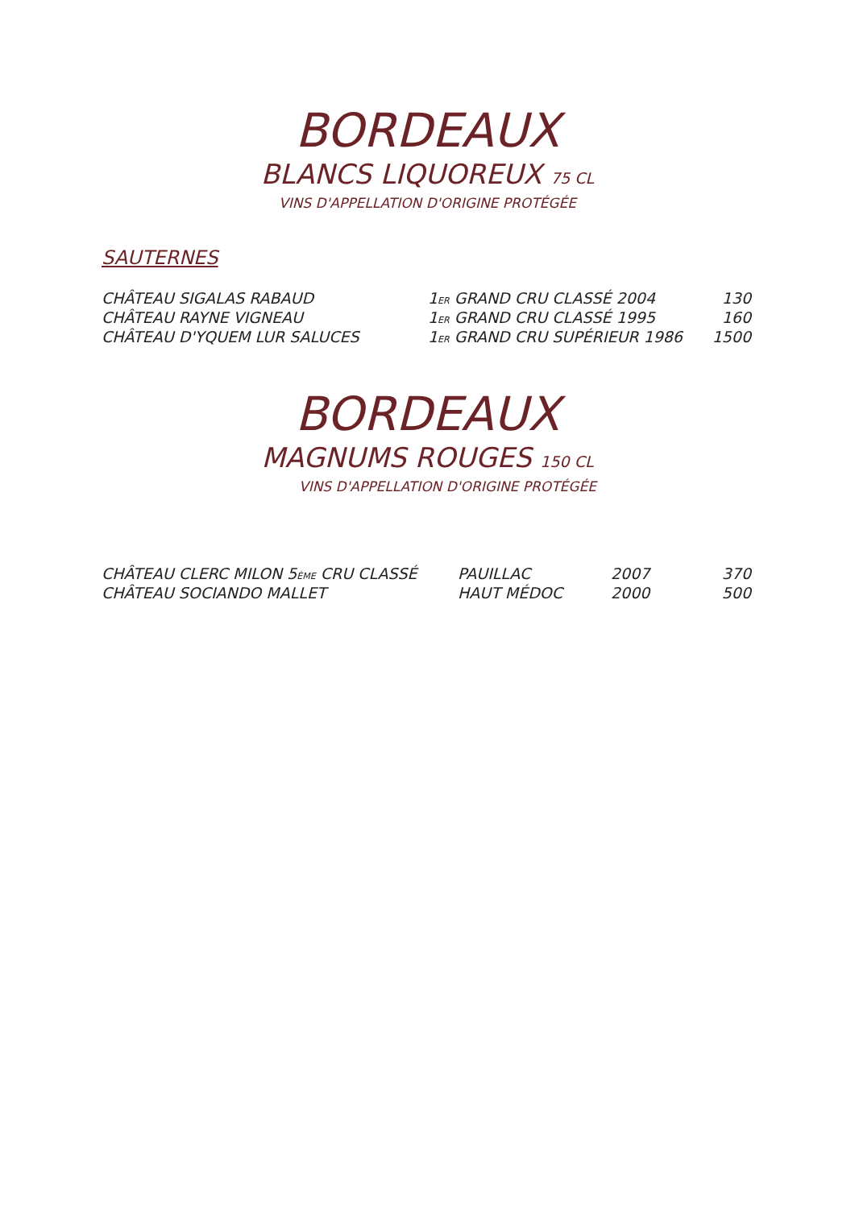BORDEAUX
BLANCS LIQUOREUX 75 CL
VINS D'APPELLATION D'ORIGINE PROTÉGÉE
SAUTERNES
| CHÂTEAU SIGALAS RABAUD | 1 ER GRAND CRU CLASSÉ 2004 | 130 |
| CHÂTEAU RAYNE VIGNEAU | 1 ER GRAND CRU CLASSÉ 1995 | 160 |
| CHÂTEAU D'YQUEM LUR SALUCES | 1 ER GRAND CRU SUPÉRIEUR 1986 | 1500 |
BORDEAUX
MAGNUMS ROUGES 150 CL
VINS D'APPELLATION D'ORIGINE PROTÉGÉE
| CHÂTEAU CLERC MILON 5 ÈME CRU CLASSÉ | PAUILLAC | 2007 | 370 |
| CHÂTEAU SOCIANDO MALLET | HAUT MÉDOC | 2000 | 500 |